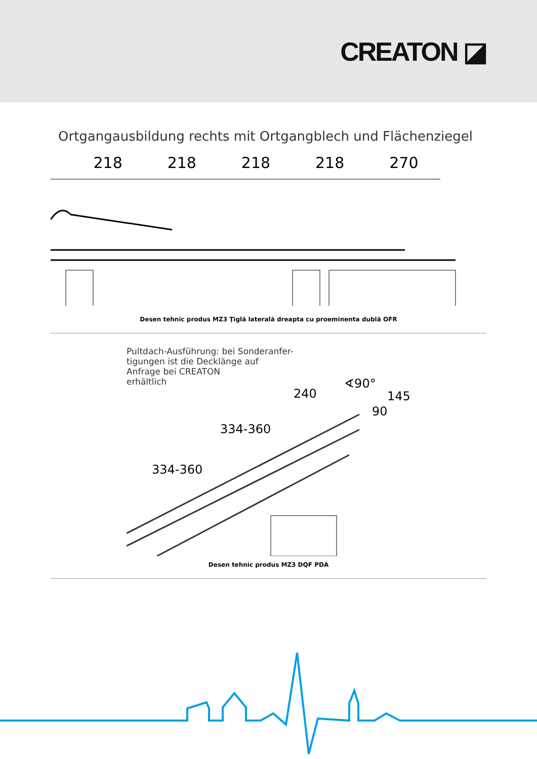CREATON ◪
Ortgangausbildung rechts mit Ortgangblech und Flächenziegel
218 218 218 218 270
Desen tehnic produs MZ3 Ţiglă laterală dreapta cu proeminenta dublă OFR
Pultdach-Ausführung: bei Sonderanfer-
tigungen ist die Decklänge auf
Anfrage bei CREATON
erhältlich
240
∢90°
145
90
334-360
334-360
Desen tehnic produs MZ3 DQF PDA